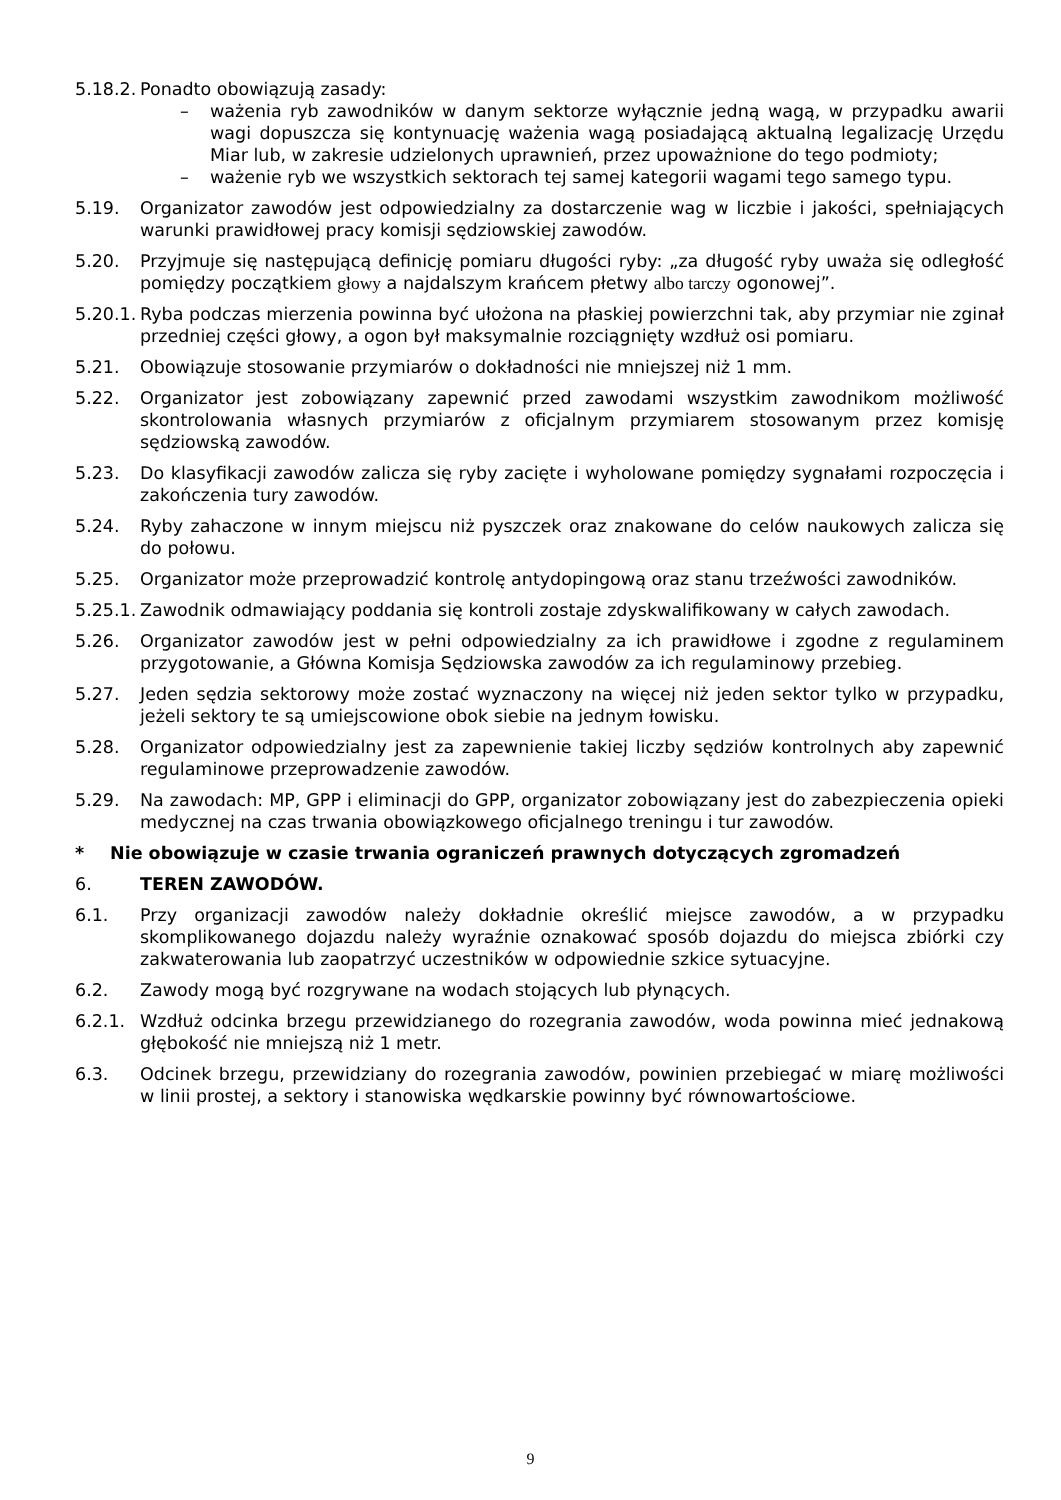5.18.2. Ponadto obowiązują zasady:
– ważenia ryb zawodników w danym sektorze wyłącznie jedną wagą, w przypadku awarii wagi dopuszcza się kontynuację ważenia wagą posiadającą aktualną legalizację Urzędu Miar lub, w zakresie udzielonych uprawnień, przez upoważnione do tego podmioty;
– ważenie ryb we wszystkich sektorach tej samej kategorii wagami tego samego typu.
5.19. Organizator zawodów jest odpowiedzialny za dostarczenie wag w liczbie i jakości, spełniających warunki prawidłowej pracy komisji sędziowskiej zawodów.
5.20. Przyjmuje się następującą definicję pomiaru długości ryby: „za długość ryby uważa się odległość pomiędzy początkiem głowy a najdalszym krańcem płetwy albo tarczy ogonowej”.
5.20.1. Ryba podczas mierzenia powinna być ułożona na płaskiej powierzchni tak, aby przymiar nie zginał przedniej części głowy, a ogon był maksymalnie rozciągnięty wzdłuż osi pomiaru.
5.21. Obowiązuje stosowanie przymiarów o dokładności nie mniejszej niż 1 mm.
5.22. Organizator jest zobowiązany zapewnić przed zawodami wszystkim zawodnikom możliwość skontrolowania własnych przymiarów z oficjalnym przymiarem stosowanym przez komisję sędziowską zawodów.
5.23. Do klasyfikacji zawodów zalicza się ryby zacięte i wyholowane pomiędzy sygnałami rozpoczęcia i zakończenia tury zawodów.
5.24. Ryby zahaczone w innym miejscu niż pyszczek oraz znakowane do celów naukowych zalicza się do połowu.
5.25. Organizator może przeprowadzić kontrolę antydopingową oraz stanu trzeźwości zawodników.
5.25.1. Zawodnik odmawiający poddania się kontroli zostaje zdyskwalifikowany w całych zawodach.
5.26. Organizator zawodów jest w pełni odpowiedzialny za ich prawidłowe i zgodne z regulaminem przygotowanie, a Główna Komisja Sędziowska zawodów za ich regulaminowy przebieg.
5.27. Jeden sędzia sektorowy może zostać wyznaczony na więcej niż jeden sektor tylko w przypadku, jeżeli sektory te są umiejscowione obok siebie na jednym łowisku.
5.28. Organizator odpowiedzialny jest za zapewnienie takiej liczby sędziów kontrolnych aby zapewnić regulaminowe przeprowadzenie zawodów.
5.29. Na zawodach: MP, GPP i eliminacji do GPP, organizator zobowiązany jest do zabezpieczenia opieki medycznej na czas trwania obowiązkowego oficjalnego treningu i tur zawodów.
* Nie obowiązuje w czasie trwania ograniczeń prawnych dotyczących zgromadzeń
6. TEREN ZAWODÓW.
6.1. Przy organizacji zawodów należy dokładnie określić miejsce zawodów, a w przypadku skomplikowanego dojazdu należy wyraźnie oznakować sposób dojazdu do miejsca zbiórki czy zakwaterowania lub zaopatrzyć uczestników w odpowiednie szkice sytuacyjne.
6.2. Zawody mogą być rozgrywane na wodach stojących lub płynących.
6.2.1. Wzdłuż odcinka brzegu przewidzianego do rozegrania zawodów, woda powinna mieć jednakową głębokość nie mniejszą niż 1 metr.
6.3. Odcinek brzegu, przewidziany do rozegrania zawodów, powinien przebiegać w miarę możliwości w linii prostej, a sektory i stanowiska wędkarskie powinny być równowartościowe.
9